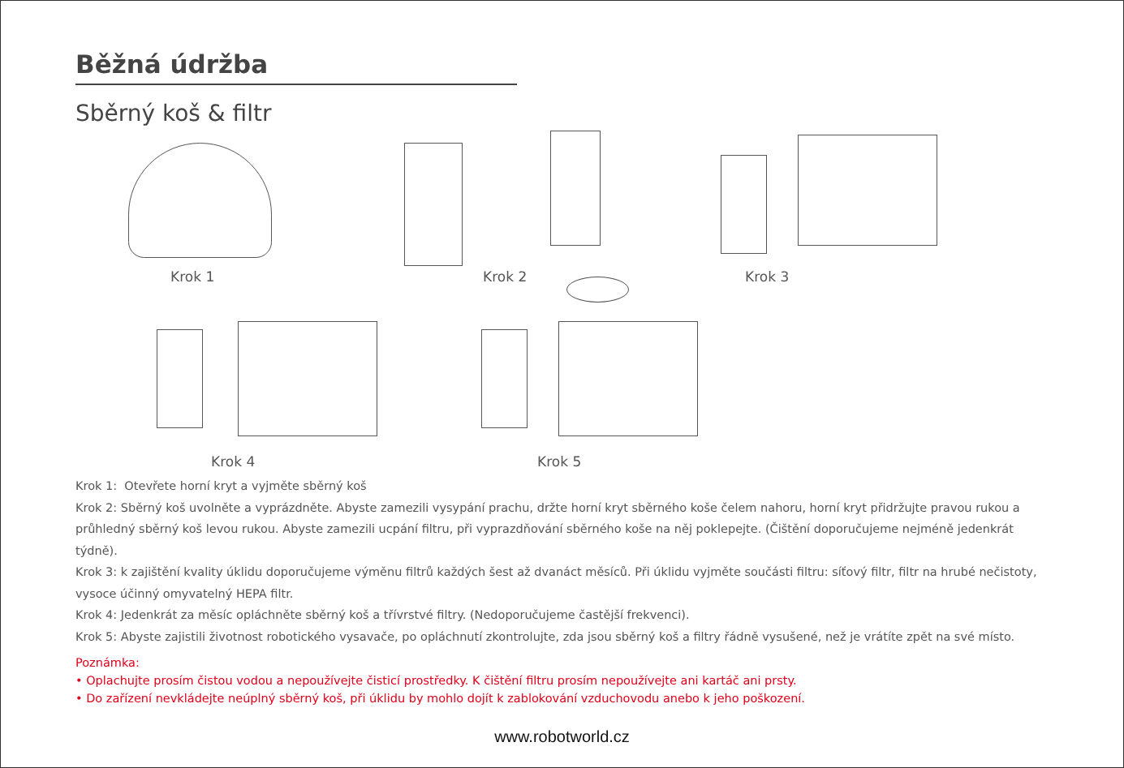Běžná údržba
Sběrný koš & filtr
Krok 1 Krok 2 Krok 3
Krok 4 Krok 5
Krok 1: Otevřete horní kryt a vyjměte sběrný koš
Krok 2: Sběrný koš uvolněte a vyprázdněte. Abyste zamezili vysypání prachu, držte horní kryt sběrného koše čelem nahoru, horní kryt přidržujte pravou rukou a průhledný sběrný koš levou rukou. Abyste zamezili ucpání filtru, při vyprazdňování sběrného koše na něj poklepejte. (Čištění doporučujeme nejméně jedenkrát týdně).
Krok 3: k zajištění kvality úklidu doporučujeme výměnu filtrů každých šest až dvanáct měsíců. Při úklidu vyjměte součásti filtru: síťový filtr, filtr na hrubé nečistoty, vysoce účinný omyvatelný HEPA filtr.
Krok 4: Jedenkrát za měsíc opláchněte sběrný koš a třívrstvé filtry. (Nedoporučujeme častější frekvenci).
Krok 5: Abyste zajistili životnost robotického vysavače, po opláchnutí zkontrolujte, zda jsou sběrný koš a filtry řádně vysušené, než je vrátíte zpět na své místo.
Poznámka:
• Oplachujte prosím čistou vodou a nepoužívejte čisticí prostředky. K čištění filtru prosím nepoužívejte ani kartáč ani prsty.
• Do zařízení nevkládejte neúplný sběrný koš, při úklidu by mohlo dojít k zablokování vzduchovodu anebo k jeho poškození.
www.robotworld.cz